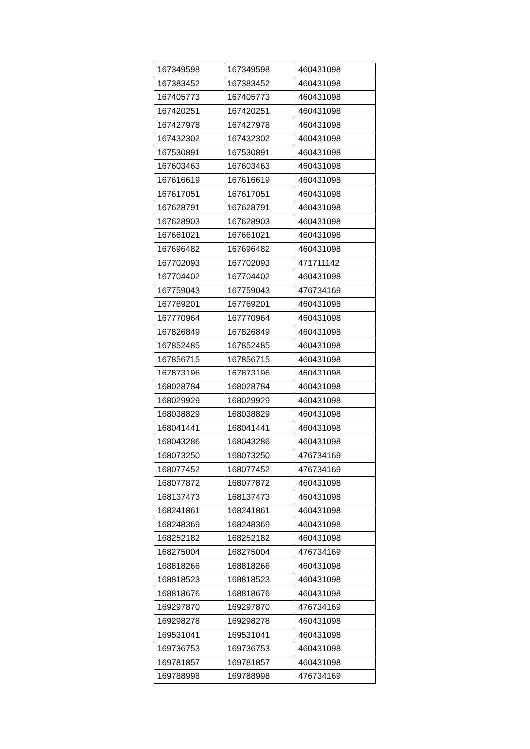| 167349598 | 167349598 | 460431098 |
| 167383452 | 167383452 | 460431098 |
| 167405773 | 167405773 | 460431098 |
| 167420251 | 167420251 | 460431098 |
| 167427978 | 167427978 | 460431098 |
| 167432302 | 167432302 | 460431098 |
| 167530891 | 167530891 | 460431098 |
| 167603463 | 167603463 | 460431098 |
| 167616619 | 167616619 | 460431098 |
| 167617051 | 167617051 | 460431098 |
| 167628791 | 167628791 | 460431098 |
| 167628903 | 167628903 | 460431098 |
| 167661021 | 167661021 | 460431098 |
| 167696482 | 167696482 | 460431098 |
| 167702093 | 167702093 | 471711142 |
| 167704402 | 167704402 | 460431098 |
| 167759043 | 167759043 | 476734169 |
| 167769201 | 167769201 | 460431098 |
| 167770964 | 167770964 | 460431098 |
| 167826849 | 167826849 | 460431098 |
| 167852485 | 167852485 | 460431098 |
| 167856715 | 167856715 | 460431098 |
| 167873196 | 167873196 | 460431098 |
| 168028784 | 168028784 | 460431098 |
| 168029929 | 168029929 | 460431098 |
| 168038829 | 168038829 | 460431098 |
| 168041441 | 168041441 | 460431098 |
| 168043286 | 168043286 | 460431098 |
| 168073250 | 168073250 | 476734169 |
| 168077452 | 168077452 | 476734169 |
| 168077872 | 168077872 | 460431098 |
| 168137473 | 168137473 | 460431098 |
| 168241861 | 168241861 | 460431098 |
| 168248369 | 168248369 | 460431098 |
| 168252182 | 168252182 | 460431098 |
| 168275004 | 168275004 | 476734169 |
| 168818266 | 168818266 | 460431098 |
| 168818523 | 168818523 | 460431098 |
| 168818676 | 168818676 | 460431098 |
| 169297870 | 169297870 | 476734169 |
| 169298278 | 169298278 | 460431098 |
| 169531041 | 169531041 | 460431098 |
| 169736753 | 169736753 | 460431098 |
| 169781857 | 169781857 | 460431098 |
| 169788998 | 169788998 | 476734169 |